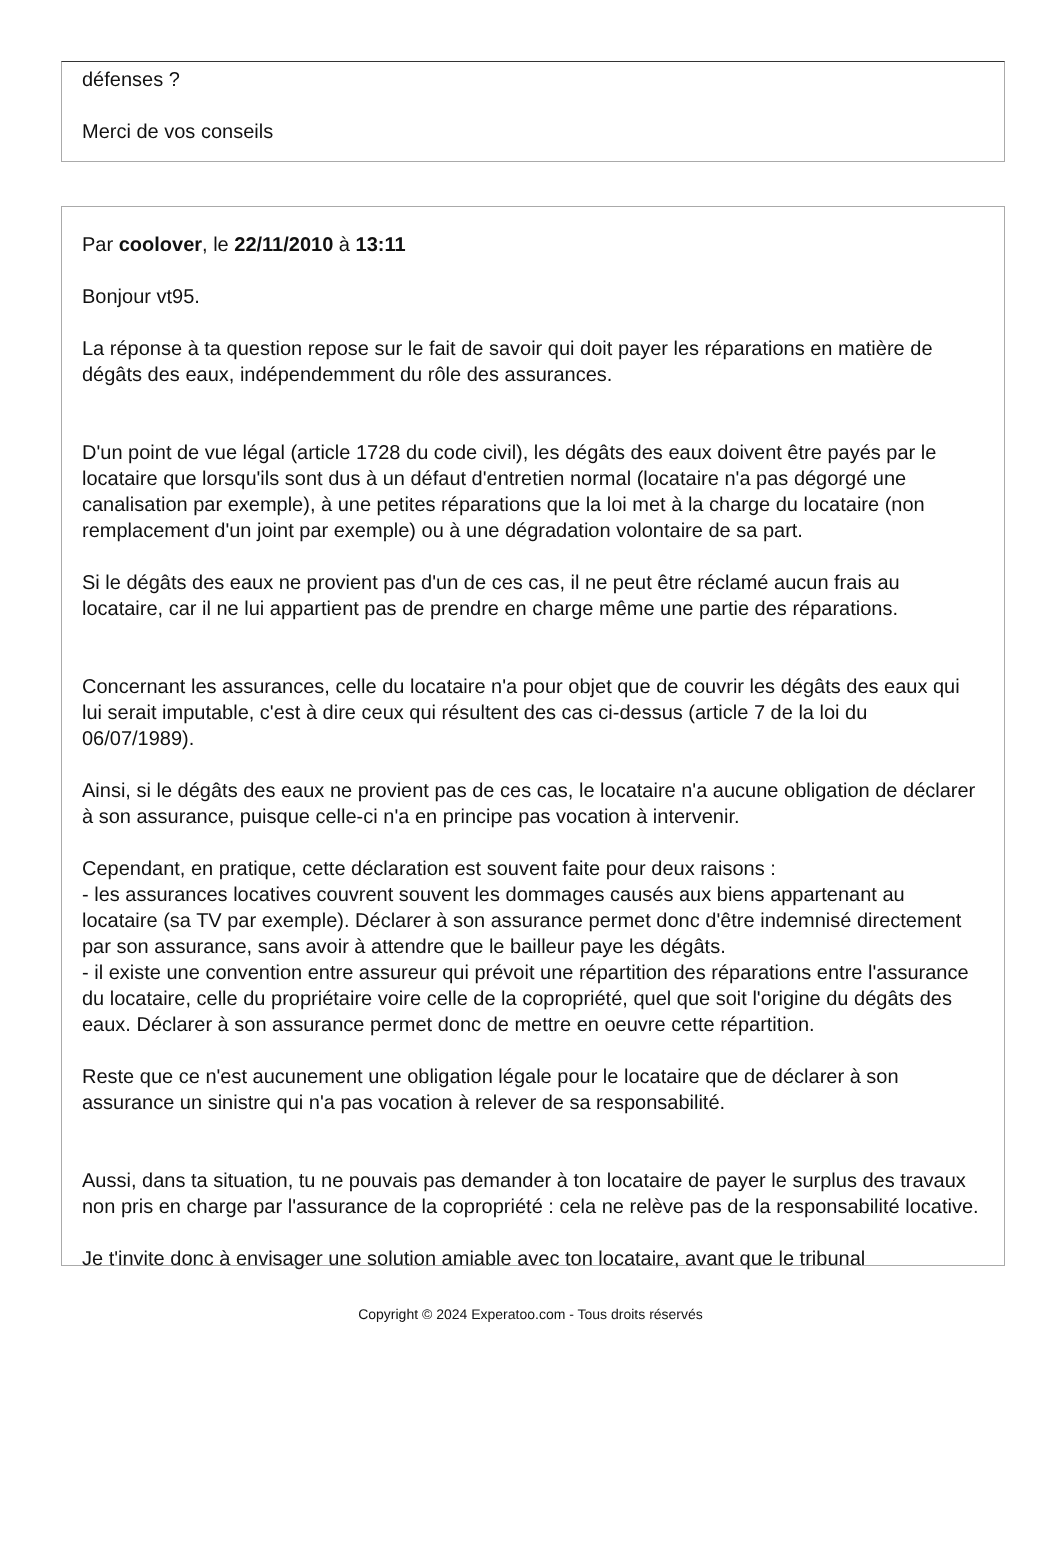défenses ?
Merci de vos conseils
Par coolover, le 22/11/2010 à 13:11
Bonjour vt95.
La réponse à ta question repose sur le fait de savoir qui doit payer les réparations en matière de dégâts des eaux, indépendemment du rôle des assurances.
D'un point de vue légal (article 1728 du code civil), les dégâts des eaux doivent être payés par le locataire que lorsqu'ils sont dus à un défaut d'entretien normal (locataire n'a pas dégorgé une canalisation par exemple), à une petites réparations que la loi met à la charge du locataire (non remplacement d'un joint par exemple) ou à une dégradation volontaire de sa part.
Si le dégâts des eaux ne provient pas d'un de ces cas, il ne peut être réclamé aucun frais au locataire, car il ne lui appartient pas de prendre en charge même une partie des réparations.
Concernant les assurances, celle du locataire n'a pour objet que de couvrir les dégâts des eaux qui lui serait imputable, c'est à dire ceux qui résultent des cas ci-dessus (article 7 de la loi du 06/07/1989).
Ainsi, si le dégâts des eaux ne provient pas de ces cas, le locataire n'a aucune obligation de déclarer à son assurance, puisque celle-ci n'a en principe pas vocation à intervenir.
Cependant, en pratique, cette déclaration est souvent faite pour deux raisons :
- les assurances locatives couvrent souvent les dommages causés aux biens appartenant au locataire (sa TV par exemple). Déclarer à son assurance permet donc d'être indemnisé directement par son assurance, sans avoir à attendre que le bailleur paye les dégâts.
- il existe une convention entre assureur qui prévoit une répartition des réparations entre l'assurance du locataire, celle du propriétaire voire celle de la copropriété, quel que soit l'origine du dégâts des eaux. Déclarer à son assurance permet donc de mettre en oeuvre cette répartition.
Reste que ce n'est aucunement une obligation légale pour le locataire que de déclarer à son assurance un sinistre qui n'a pas vocation à relever de sa responsabilité.
Aussi, dans ta situation, tu ne pouvais pas demander à ton locataire de payer le surplus des travaux non pris en charge par l'assurance de la copropriété : cela ne relève pas de la responsabilité locative.
Je t'invite donc à envisager une solution amiable avec ton locataire, avant que le tribunal
Copyright © 2024 Experatoo.com - Tous droits réservés